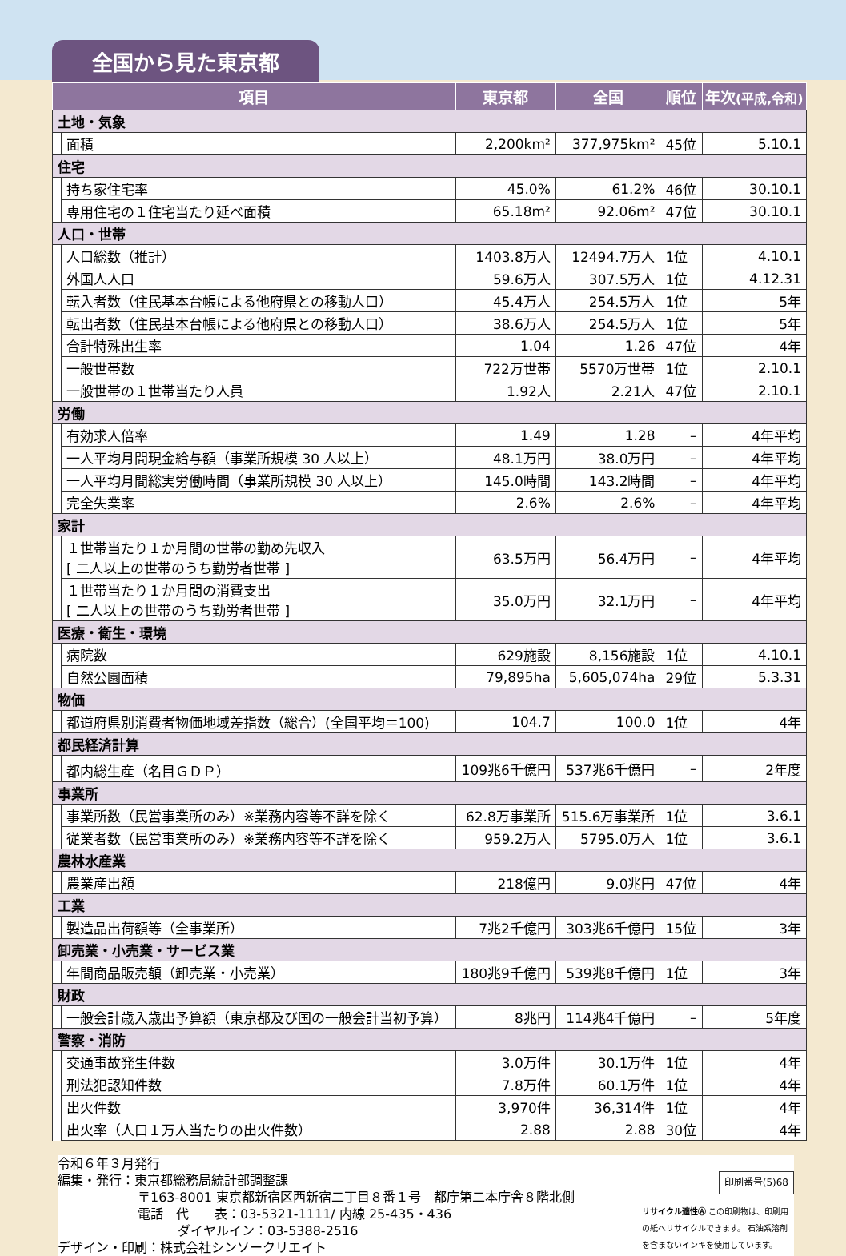全国から見た東京都
| 項目 | | 東京都 | 全国 | 順位 | 年次 (平成,令和) |
| --- | --- | --- | --- | --- | --- |
| 土地・気象 | | | | | |
| | 面積 | 2,200km² | 377,975km² | 45位 | 5.10.1 |
| 住宅 | | | | | |
| | 持ち家住宅率 | 45.0% | 61.2% | 46位 | 30.10.1 |
| | 専用住宅の１住宅当たり延べ面積 | 65.18m² | 92.06m² | 47位 | 30.10.1 |
| 人口・世帯 | | | | | |
| | 人口総数（推計） | 1403.8万人 | 12494.7万人 | 1位 | 4.10.1 |
| | 外国人人口 | 59.6万人 | 307.5万人 | 1位 | 4.12.31 |
| | 転入者数（住民基本台帳による他府県との移動人口） | 45.4万人 | 254.5万人 | 1位 | 5年 |
| | 転出者数（住民基本台帳による他府県との移動人口） | 38.6万人 | 254.5万人 | 1位 | 5年 |
| | 合計特殊出生率 | 1.04 | 1.26 | 47位 | 4年 |
| | 一般世帯数 | 722万世帯 | 5570万世帯 | 1位 | 2.10.1 |
| | 一般世帯の１世帯当たり人員 | 1.92人 | 2.21人 | 47位 | 2.10.1 |
| 労働 | | | | | |
| | 有効求人倍率 | 1.49 | 1.28 | – | 4年平均 |
| | 一人平均月間現金給与額（事業所規模 30 人以上） | 48.1万円 | 38.0万円 | – | 4年平均 |
| | 一人平均月間総実労働時間（事業所規模 30 人以上） | 145.0時間 | 143.2時間 | – | 4年平均 |
| | 完全失業率 | 2.6% | 2.6% | – | 4年平均 |
| 家計 | | | | | |
| | １世帯当たり１か月間の世帯の勤め先収入 [ 二人以上の世帯のうち勤労者世帯 ] | 63.5万円 | 56.4万円 | – | 4年平均 |
| | １世帯当たり１か月間の消費支出 [ 二人以上の世帯のうち勤労者世帯 ] | 35.0万円 | 32.1万円 | – | 4年平均 |
| 医療・衛生・環境 | | | | | |
| | 病院数 | 629施設 | 8,156施設 | 1位 | 4.10.1 |
| | 自然公園面積 | 79,895ha | 5,605,074ha | 29位 | 5.3.31 |
| 物価 | | | | | |
| | 都道府県別消費者物価地域差指数（総合）(全国平均＝100) | 104.7 | 100.0 | 1位 | 4年 |
| 都民経済計算 | | | | | |
| | 都内総生産（名目ＧＤＰ） | 109兆6千億円 | 537兆6千億円 | – | 2年度 |
| 事業所 | | | | | |
| | 事業所数（民営事業所のみ）※業務内容等不詳を除く | 62.8万事業所 | 515.6万事業所 | 1位 | 3.6.1 |
| | 従業者数（民営事業所のみ）※業務内容等不詳を除く | 959.2万人 | 5795.0万人 | 1位 | 3.6.1 |
| 農林水産業 | | | | | |
| | 農業産出額 | 218億円 | 9.0兆円 | 47位 | 4年 |
| 工業 | | | | | |
| | 製造品出荷額等（全事業所） | 7兆2千億円 | 303兆6千億円 | 15位 | 3年 |
| 卸売業・小売業・サービス業 | | | | | |
| | 年間商品販売額（卸売業・小売業） | 180兆9千億円 | 539兆8千億円 | 1位 | 3年 |
| 財政 | | | | | |
| | 一般会計歳入歳出予算額（東京都及び国の一般会計当初予算） | 8兆円 | 114兆4千億円 | – | 5年度 |
| 警察・消防 | | | | | |
| | 交通事故発生件数 | 3.0万件 | 30.1万件 | 1位 | 4年 |
| | 刑法犯認知件数 | 7.8万件 | 60.1万件 | 1位 | 4年 |
| | 出火件数 | 3,970件 | 36,314件 | 1位 | 4年 |
| | 出火率（人口１万人当たりの出火件数） | 2.88 | 2.88 | 30位 | 4年 |
令和６年３月発行
編集・発行：東京都総務局統計部調整課
〒163-8001 東京都新宿区西新宿二丁目８番１号　都庁第二本庁舎８階北側
電話　代　　表：03-5321-1111/ 内線 25-435・436
ダイヤルイン：03-5388-2516
デザイン・印刷：株式会社シンソークリエイト
印刷番号(5)68
リサイクル適性Ⓐ この印刷物は、印刷用の紙へリサイクルできます。 石油系溶剤を含まないインキを使用しています。